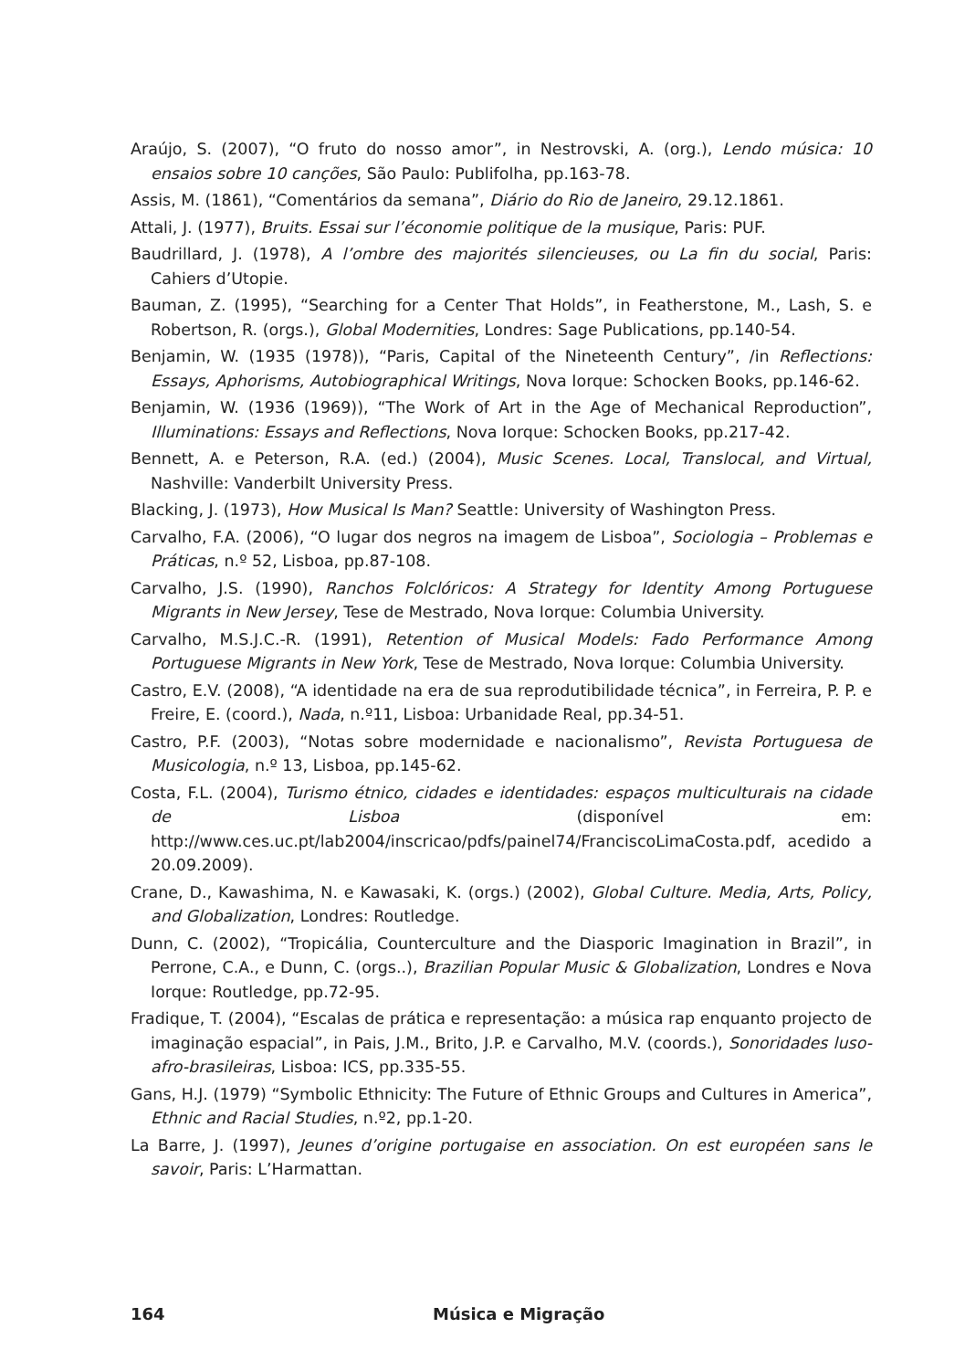Araújo, S. (2007), “O fruto do nosso amor”, in Nestrovski, A. (org.), Lendo música: 10 ensaios sobre 10 canções, São Paulo: Publifolha, pp.163-78.
Assis, M. (1861), “Comentários da semana”, Diário do Rio de Janeiro, 29.12.1861.
Attali, J. (1977), Bruits. Essai sur l’économie politique de la musique, Paris: PUF.
Baudrillard, J. (1978), A l’ombre des majorités silencieuses, ou La fin du social, Paris: Cahiers d’Utopie.
Bauman, Z. (1995), “Searching for a Center That Holds”, in Featherstone, M., Lash, S. e Robertson, R. (orgs.), Global Modernities, Londres: Sage Publications, pp.140-54.
Benjamin, W. (1935 (1978)), “Paris, Capital of the Nineteenth Century”, /in Reflections: Essays, Aphorisms, Autobiographical Writings, Nova Iorque: Schocken Books, pp.146-62.
Benjamin, W. (1936 (1969)), “The Work of Art in the Age of Mechanical Reproduction”, Illuminations: Essays and Reflections, Nova Iorque: Schocken Books, pp.217-42.
Bennett, A. e Peterson, R.A. (ed.) (2004), Music Scenes. Local, Translocal, and Virtual, Nashville: Vanderbilt University Press.
Blacking, J. (1973), How Musical Is Man? Seattle: University of Washington Press.
Carvalho, F.A. (2006), “O lugar dos negros na imagem de Lisboa”, Sociologia – Problemas e Práticas, n.º 52, Lisboa, pp.87-108.
Carvalho, J.S. (1990), Ranchos Folclóricos: A Strategy for Identity Among Portuguese Migrants in New Jersey, Tese de Mestrado, Nova Iorque: Columbia University.
Carvalho, M.S.J.C.-R. (1991), Retention of Musical Models: Fado Performance Among Portuguese Migrants in New York, Tese de Mestrado, Nova Iorque: Columbia University.
Castro, E.V. (2008), “A identidade na era de sua reprodutibilidade técnica”, in Ferreira, P. P. e Freire, E. (coord.), Nada, n.º11, Lisboa: Urbanidade Real, pp.34-51.
Castro, P.F. (2003), “Notas sobre modernidade e nacionalismo”, Revista Portuguesa de Musicologia, n.º 13, Lisboa, pp.145-62.
Costa, F.L. (2004), Turismo étnico, cidades e identidades: espaços multiculturais na cidade de Lisboa (disponível em: http://www.ces.uc.pt/lab2004/inscricao/pdfs/painel74/FranciscoLimaCosta.pdf, acedido a 20.09.2009).
Crane, D., Kawashima, N. e Kawasaki, K. (orgs.) (2002), Global Culture. Media, Arts, Policy, and Globalization, Londres: Routledge.
Dunn, C. (2002), “Tropicália, Counterculture and the Diasporic Imagination in Brazil”, in Perrone, C.A., e Dunn, C. (orgs..), Brazilian Popular Music & Globalization, Londres e Nova Iorque: Routledge, pp.72-95.
Fradique, T. (2004), “Escalas de prática e representação: a música rap enquanto projecto de imaginação espacial”, in Pais, J.M., Brito, J.P. e Carvalho, M.V. (coords.), Sonoridades luso-afro-brasileiras, Lisboa: ICS, pp.335-55.
Gans, H.J. (1979) “Symbolic Ethnicity: The Future of Ethnic Groups and Cultures in America”, Ethnic and Racial Studies, n.º2, pp.1-20.
La Barre, J. (1997), Jeunes d’origine portugaise en association. On est européen sans le savoir, Paris: L’Harmattan.
164 Música e Migração